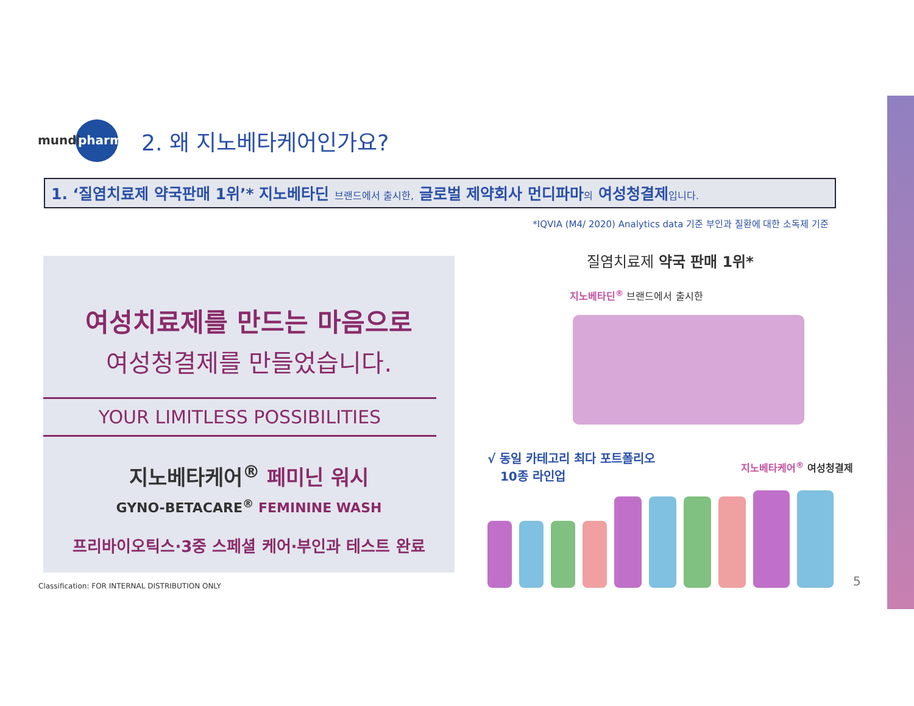mundi pharma
2. 왜 지노베타케어인가요?
1. ‘질염치료제 약국판매 1위’* 지노베타딘 브랜드에서 출시한, 글로벌 제약회사 먼디파마의 여성청결제입니다.
*IQVIA (M4/ 2020) Analytics data 기준 부인과 질환에 대한 소독제 기준
여성치료제를 만드는 마음으로
여성청결제를 만들었습니다.
YOUR LIMITLESS POSSIBILITIES
지노베타케어<sup>®</sup> 페미닌 워시
GYNO-BETACARE<sup>®</sup> FEMININE WASH
프리바이오틱스·3중 스페셜 케어·부인과 테스트 완료
질염치료제 약국 판매 1위*
지노베타딘<sup>®</sup> 브랜드에서 출시한
√ 동일 카테고리 최다 포트폴리오
10종 라인업
지노베타케어<sup>®</sup> 여성청결제
Classification: FOR INTERNAL DISTRIBUTION ONLY
5